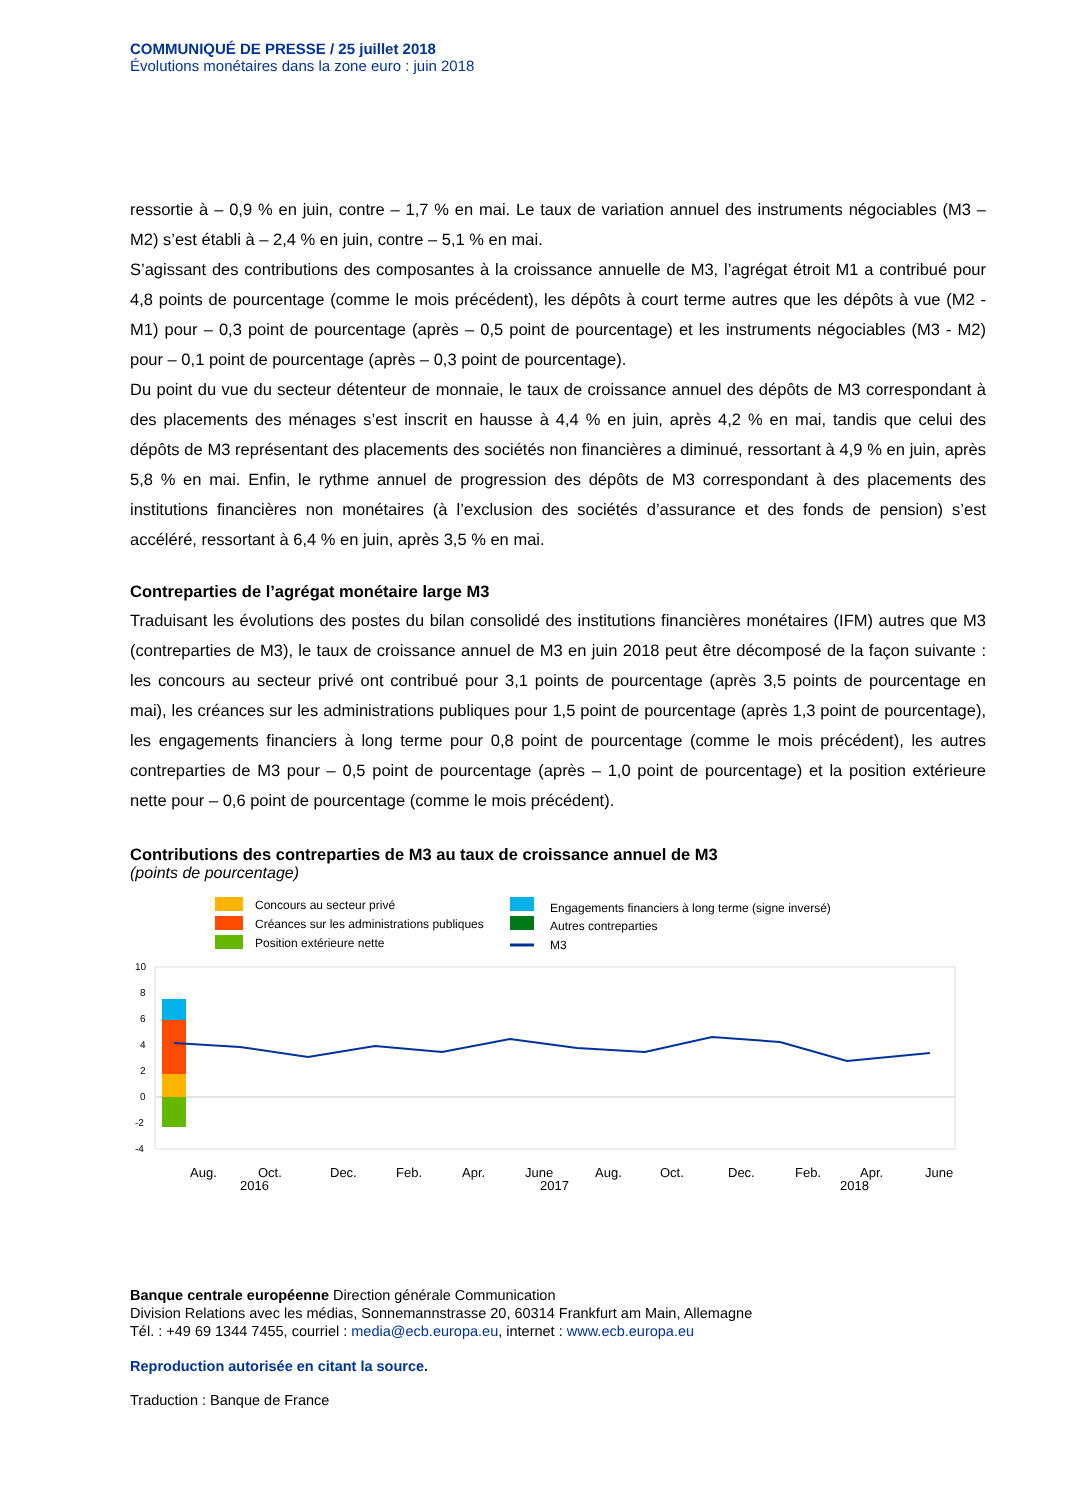COMMUNIQUÉ DE PRESSE / 25 juillet 2018
Évolutions monétaires dans la zone euro : juin 2018
ressortie à – 0,9 % en juin, contre – 1,7 % en mai. Le taux de variation annuel des instruments négociables (M3 – M2) s’est établi à – 2,4 % en juin, contre – 5,1 % en mai.
S’agissant des contributions des composantes à la croissance annuelle de M3, l’agrégat étroit M1 a contribué pour 4,8 points de pourcentage (comme le mois précédent), les dépôts à court terme autres que les dépôts à vue (M2 - M1) pour – 0,3 point de pourcentage (après – 0,5 point de pourcentage) et les instruments négociables (M3 - M2) pour – 0,1 point de pourcentage (après – 0,3 point de pourcentage).
Du point du vue du secteur détenteur de monnaie, le taux de croissance annuel des dépôts de M3 correspondant à des placements des ménages s’est inscrit en hausse à 4,4 % en juin, après 4,2 % en mai, tandis que celui des dépôts de M3 représentant des placements des sociétés non financières a diminué, ressortant à 4,9 % en juin, après 5,8 % en mai. Enfin, le rythme annuel de progression des dépôts de M3 correspondant à des placements des institutions financières non monétaires (à l’exclusion des sociétés d’assurance et des fonds de pension) s’est accéléré, ressortant à 6,4 % en juin, après 3,5 % en mai.
Contreparties de l’agrégat monétaire large M3
Traduisant les évolutions des postes du bilan consolidé des institutions financières monétaires (IFM) autres que M3 (contreparties de M3), le taux de croissance annuel de M3 en juin 2018 peut être décomposé de la façon suivante : les concours au secteur privé ont contribué pour 3,1 points de pourcentage (après 3,5 points de pourcentage en mai), les créances sur les administrations publiques pour 1,5 point de pourcentage (après 1,3 point de pourcentage), les engagements financiers à long terme pour 0,8 point de pourcentage (comme le mois précédent), les autres contreparties de M3 pour – 0,5 point de pourcentage (après – 1,0 point de pourcentage) et la position extérieure nette pour – 0,6 point de pourcentage (comme le mois précédent).
Contributions des contreparties de M3 au taux de croissance annuel de M3
(points de pourcentage)
Concours au secteur privé
Créances sur les administrations publiques
Position extérieure nette
Engagements financiers à long terme (signe inversé)
Autres contreparties
M3
10
8
6
4
2
0
-2
-4
Aug.
Oct.
Dec.
Feb.
Apr.
June
Aug.
Oct.
Dec.
Feb.
Apr.
June
2016
2017
2018
Banque centrale européenne Direction générale Communication
Division Relations avec les médias, Sonnemannstrasse 20, 60314 Frankfurt am Main, Allemagne
Tél. : +49 69 1344 7455, courriel : media@ecb.europa.eu, internet : www.ecb.europa.eu
Reproduction autorisée en citant la source.
Traduction : Banque de France